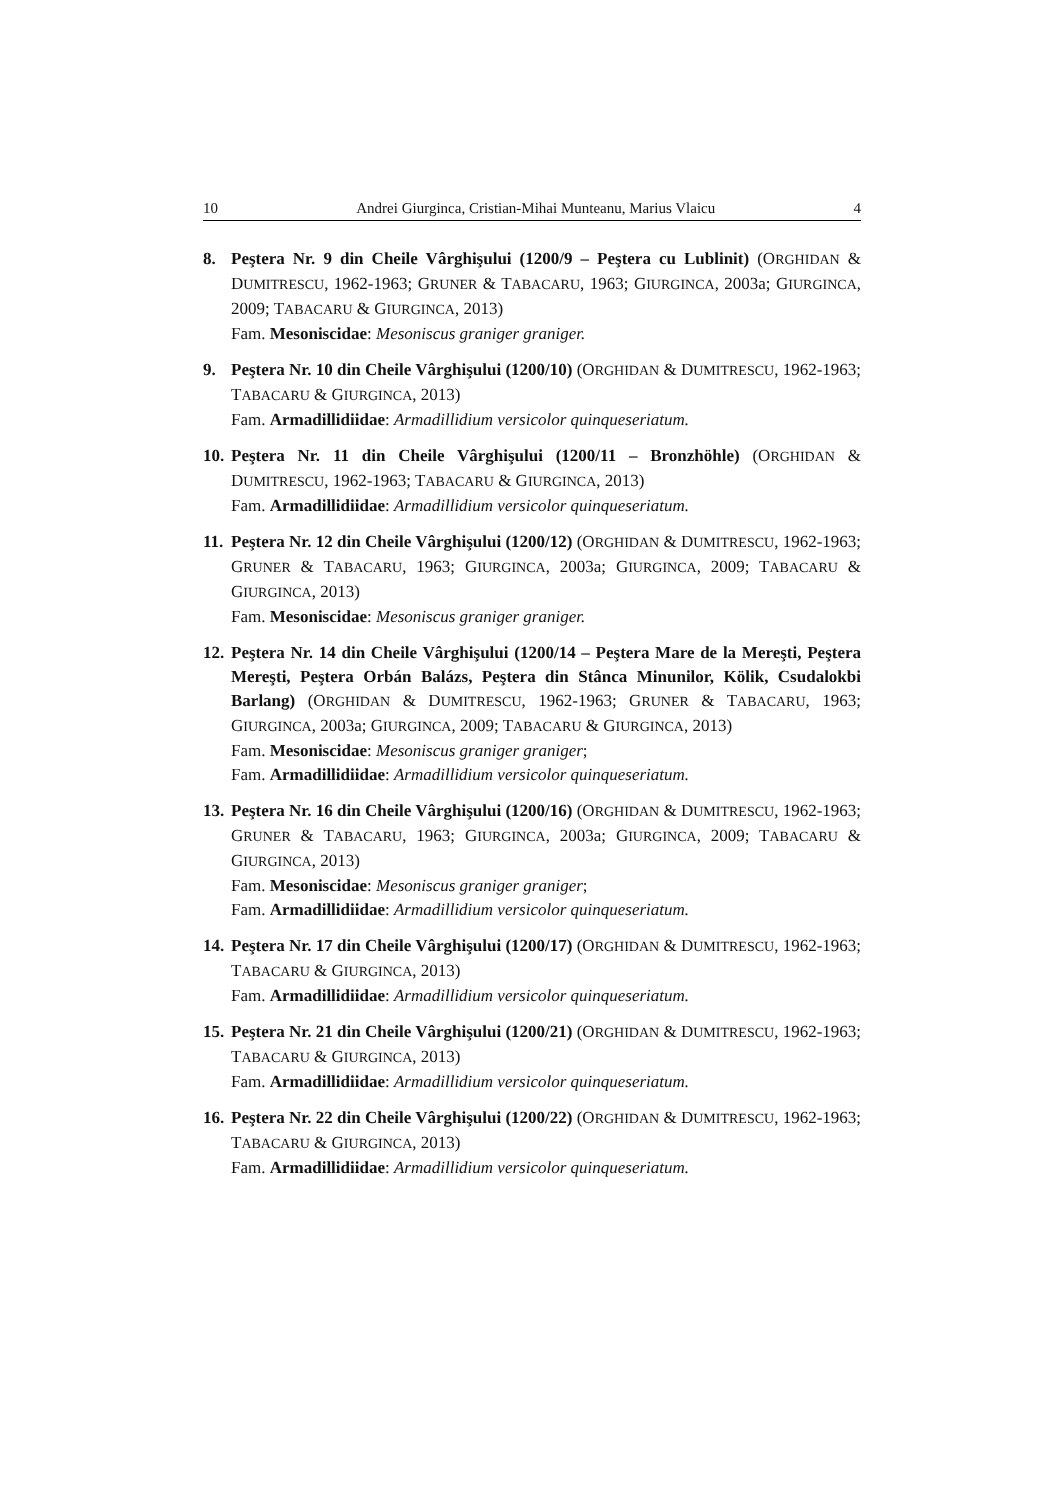10 Andrei Giurginca, Cristian-Mihai Munteanu, Marius Vlaicu 4
8. Peştera Nr. 9 din Cheile Vârghişului (1200/9 – Peştera cu Lublinit) (ORGHIDAN & DUMITRESCU, 1962-1963; GRUNER & TABACARU, 1963; GIURGINCA, 2003a; GIURGINCA, 2009; TABACARU & GIURGINCA, 2013)
Fam. Mesoniscidae: Mesoniscus graniger graniger.
9. Peştera Nr. 10 din Cheile Vârghişului (1200/10) (ORGHIDAN & DUMITRESCU, 1962-1963; TABACARU & GIURGINCA, 2013)
Fam. Armadillidiidae: Armadillidium versicolor quinqueseriatum.
10.
Peştera Nr. 11 din Cheile Vârghişului (1200/11 – Bronzhöhle) (ORGHIDAN & DUMITRESCU, 1962-1963; TABACARU & GIURGINCA, 2013)
Fam. Armadillidiidae: Armadillidium versicolor quinqueseriatum.
11.
Peştera Nr. 12 din Cheile Vârghişului (1200/12) (ORGHIDAN & DUMITRESCU, 1962-1963; GRUNER & TABACARU, 1963; GIURGINCA, 2003a; GIURGINCA, 2009; TABACARU & GIURGINCA, 2013)
Fam. Mesoniscidae: Mesoniscus graniger graniger.
12.
Peştera Nr. 14 din Cheile Vârghişului (1200/14 – Peştera Mare de la Mereşti, Peştera Mereşti, Peştera Orbán Balázs, Peştera din Stânca Minunilor, Kölik, Csudalokbi Barlang) (ORGHIDAN & DUMITRESCU, 1962-1963; GRUNER & TABACARU, 1963; GIURGINCA, 2003a; GIURGINCA, 2009; TABACARU & GIURGINCA, 2013)
Fam. Mesoniscidae: Mesoniscus graniger graniger;
Fam. Armadillidiidae: Armadillidium versicolor quinqueseriatum.
13.
Peştera Nr. 16 din Cheile Vârghişului (1200/16) (ORGHIDAN & DUMITRESCU, 1962-1963; GRUNER & TABACARU, 1963; GIURGINCA, 2003a; GIURGINCA, 2009; TABACARU & GIURGINCA, 2013)
Fam. Mesoniscidae: Mesoniscus graniger graniger;
Fam. Armadillidiidae: Armadillidium versicolor quinqueseriatum.
14.
Peştera Nr. 17 din Cheile Vârghişului (1200/17) (ORGHIDAN & DUMITRESCU, 1962-1963; TABACARU & GIURGINCA, 2013)
Fam. Armadillidiidae: Armadillidium versicolor quinqueseriatum.
15.
Peştera Nr. 21 din Cheile Vârghişului (1200/21) (ORGHIDAN & DUMITRESCU, 1962-1963; TABACARU & GIURGINCA, 2013)
Fam. Armadillidiidae: Armadillidium versicolor quinqueseriatum.
16.
Peştera Nr. 22 din Cheile Vârghişului (1200/22) (ORGHIDAN & DUMITRESCU, 1962-1963; TABACARU & GIURGINCA, 2013)
Fam. Armadillidiidae: Armadillidium versicolor quinqueseriatum.